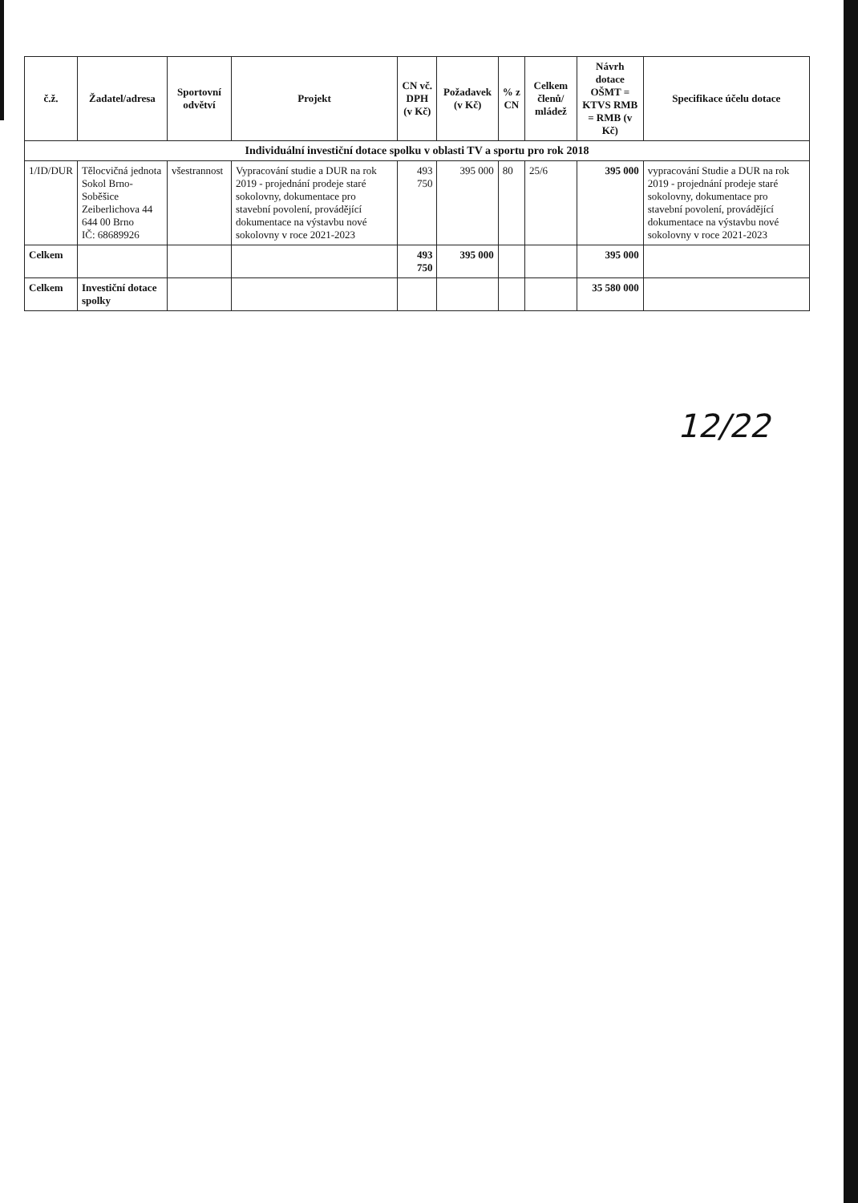| č.ž. | Žadatel/adresa | Sportovní odvětví | Projekt | CN vč. DPH (v Kč) | Požadavek (v Kč) | % z CN | Celkem členů/ mládež | Návrh dotace OŠMT = KTVS RMB = RMB (v Kč) | Specifikace účelu dotace |
| --- | --- | --- | --- | --- | --- | --- | --- | --- | --- |
| Individuální investiční dotace spolku v oblasti TV a sportu pro rok 2018 | | | | | | | | | |
| 1/ID/DUR | Tělocvičná jednota Sokol Brno-Soběšice Zeiberlichova 44 644 00 Brno IČ: 68689926 | všestrannost | Vypracování studie a DUR na rok 2019 - projednání prodeje staré sokolovny, dokumentace pro stavební povolení, provádějící dokumentace na výstavbu nové sokolovny v roce 2021-2023 | 493 750 | 395 000 | 80 | 25/6 | 395 000 | vypracování Studie a DUR na rok 2019 - projednání prodeje staré sokolovny, dokumentace pro stavební povolení, provádějící dokumentace na výstavbu nové sokolovny v roce 2021-2023 |
| Celkem | | | | 493 750 | 395 000 | | | 395 000 | |
| Celkem | Investiční dotace spolky | | | | | | | 35 580 000 | |
12/22